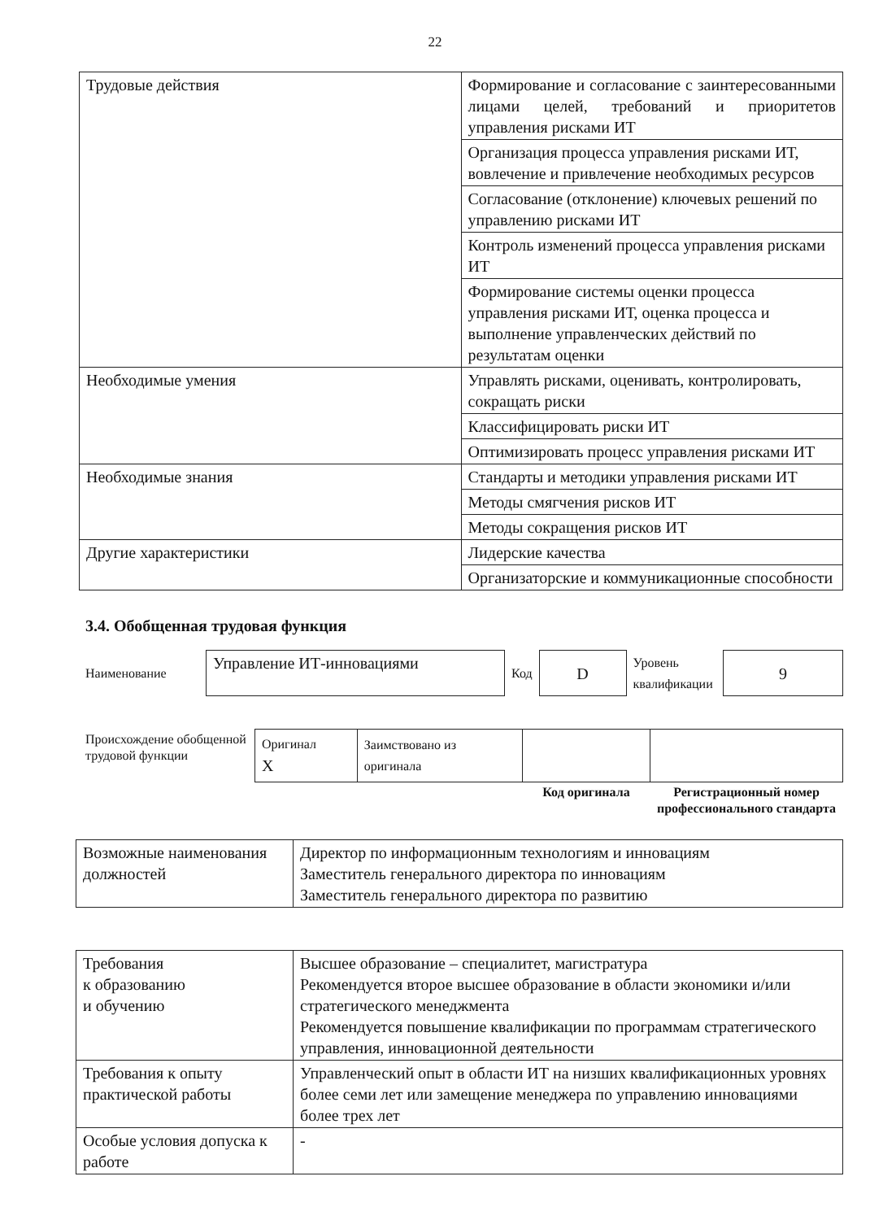22
| Трудовые действия | Формирование и согласование с заинтересованными лицами целей, требований и приоритетов управления рисками ИТ |
| | Организация процесса управления рисками ИТ, вовлечение и привлечение необходимых ресурсов |
| | Согласование (отклонение) ключевых решений по управлению рисками ИТ |
| | Контроль изменений процесса управления рисками ИТ |
| | Формирование системы оценки процесса управления рисками ИТ, оценка процесса и выполнение управленческих действий по результатам оценки |
| Необходимые умения | Управлять рисками, оценивать, контролировать, сокращать риски |
| | Классифицировать риски ИТ |
| | Оптимизировать процесс управления рисками ИТ |
| Необходимые знания | Стандарты и методики управления рисками ИТ |
| | Методы смягчения рисков ИТ |
| | Методы сокращения рисков ИТ |
| Другие характеристики | Лидерские качества |
| | Организаторские и коммуникационные способности |
3.4. Обобщенная трудовая функция
| Наименование | Управление ИТ-инновациями | Код | D | Уровень квалификации | 9 |
| Происхождение обобщенной трудовой функции | Оригинал X | Заимствовано из оригинала | | |
| | | | Код оригинала | Регистрационный номер профессионального стандарта |
| Возможные наименования должностей | Директор по информационным технологиям и инновациям Заместитель генерального директора по инновациям Заместитель генерального директора по развитию |
| Требования к образованию и обучению | Высшее образование – специалитет, магистратура Рекомендуется второе высшее образование в области экономики и/или стратегического менеджмента Рекомендуется повышение квалификации по программам стратегического управления, инновационной деятельности |
| Требования к опыту практической работы | Управленческий опыт в области ИТ на низших квалификационных уровнях более семи лет или замещение менеджера по управлению инновациями более трех лет |
| Особые условия допуска к работе | - |